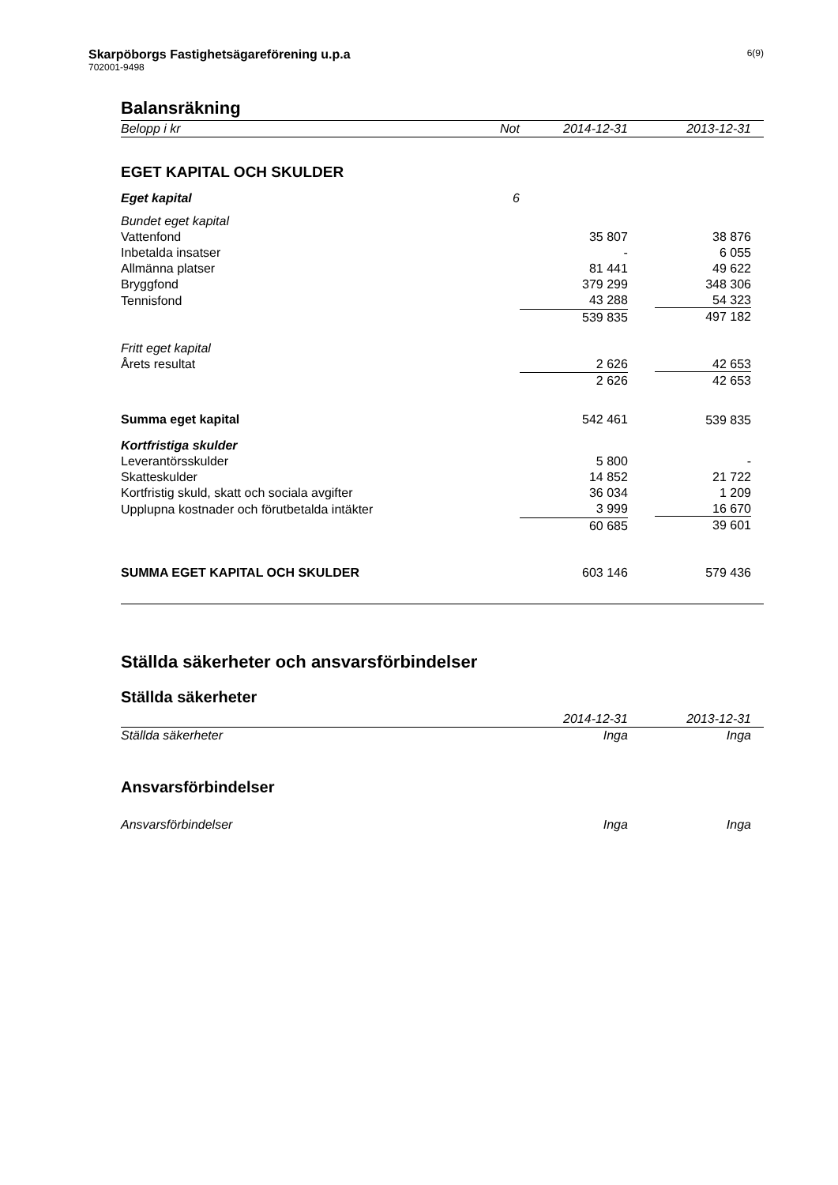Skarpöborgs Fastighetsägareförening u.p.a
702001-9498
6(9)
Balansräkning
| Belopp i kr | Not | 2014-12-31 | 2013-12-31 |
| EGET KAPITAL OCH SKULDER | | | |
| Eget kapital | 6 | | |
| Bundet eget kapital | | | |
| Vattenfond | | 35 807 | 38 876 |
| Inbetalda insatser | | - | 6 055 |
| Allmänna platser | | 81 441 | 49 622 |
| Bryggfond | | 379 299 | 348 306 |
| Tennisfond | | 43 288 | 54 323 |
| | | 539 835 | 497 182 |
| Fritt eget kapital | | | |
| Årets resultat | | 2 626 | 42 653 |
| | | 2 626 | 42 653 |
| Summa eget kapital | | 542 461 | 539 835 |
| Kortfristiga skulder | | | |
| Leverantörsskulder | | 5 800 | - |
| Skatteskulder | | 14 852 | 21 722 |
| Kortfristig skuld, skatt och sociala avgifter | | 36 034 | 1 209 |
| Upplupna kostnader och förutbetalda intäkter | | 3 999 | 16 670 |
| | | 60 685 | 39 601 |
| SUMMA EGET KAPITAL OCH SKULDER | | 603 146 | 579 436 |
Ställda säkerheter och ansvarsförbindelser
Ställda säkerheter
| | | 2014-12-31 | 2013-12-31 |
| Ställda säkerheter | | Inga | Inga |
Ansvarsförbindelser
| Ansvarsförbindelser | | Inga | Inga |